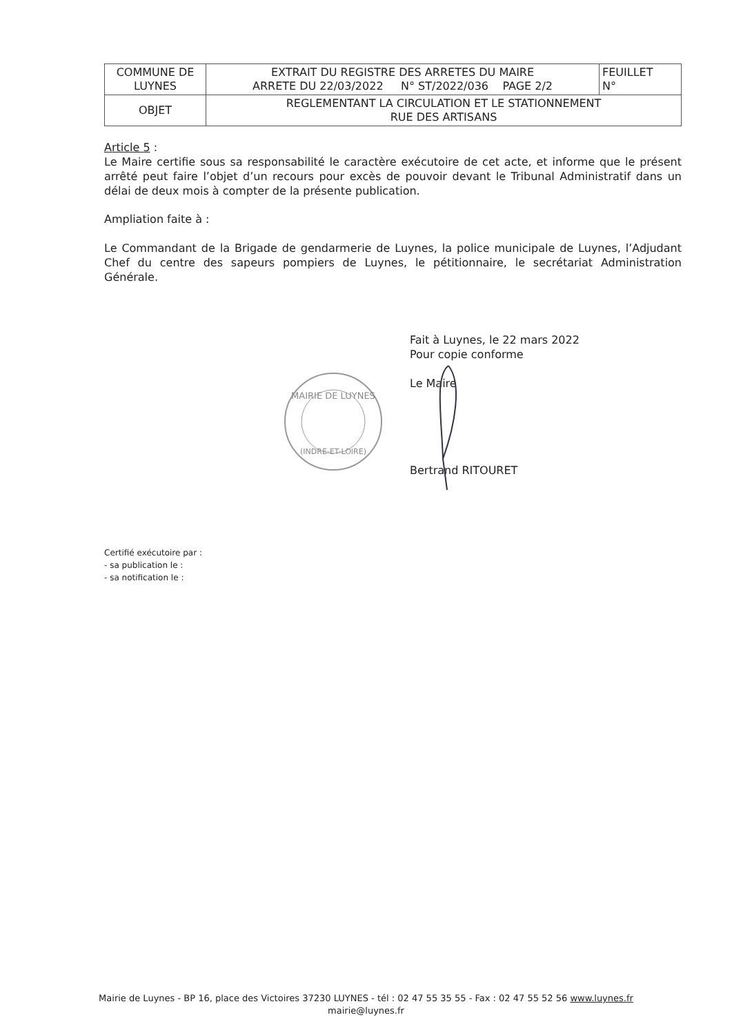| COMMUNE DE LUYNES | EXTRAIT DU REGISTRE DES ARRETES DU MAIRE ARRETE DU 22/03/2022 N° ST/2022/036 PAGE 2/2 | FEUILLET N° |
| OBJET | REGLEMENTANT LA CIRCULATION ET LE STATIONNEMENT RUE DES ARTISANS | |
Article 5 :
Le Maire certifie sous sa responsabilité le caractère exécutoire de cet acte, et informe que le présent arrêté peut faire l’objet d’un recours pour excès de pouvoir devant le Tribunal Administratif dans un délai de deux mois à compter de la présente publication.
Ampliation faite à :
Le Commandant de la Brigade de gendarmerie de Luynes, la police municipale de Luynes, l’Adjudant Chef du centre des sapeurs pompiers de Luynes, le pétitionnaire, le secrétariat Administration Générale.
Fait à Luynes, le 22 mars 2022
Pour copie conforme
Le Maire
Bertrand RITOURET
Certifié exécutoire par :
- sa publication le :
- sa notification le :
MAIRIE DE LUYNES
(INDRE-ET-LOIRE)
Mairie de Luynes - BP 16, place des Victoires 37230 LUYNES - tél : 02 47 55 35 55 - Fax : 02 47 55 52 56 www.luynes.fr
mairie@luynes.fr